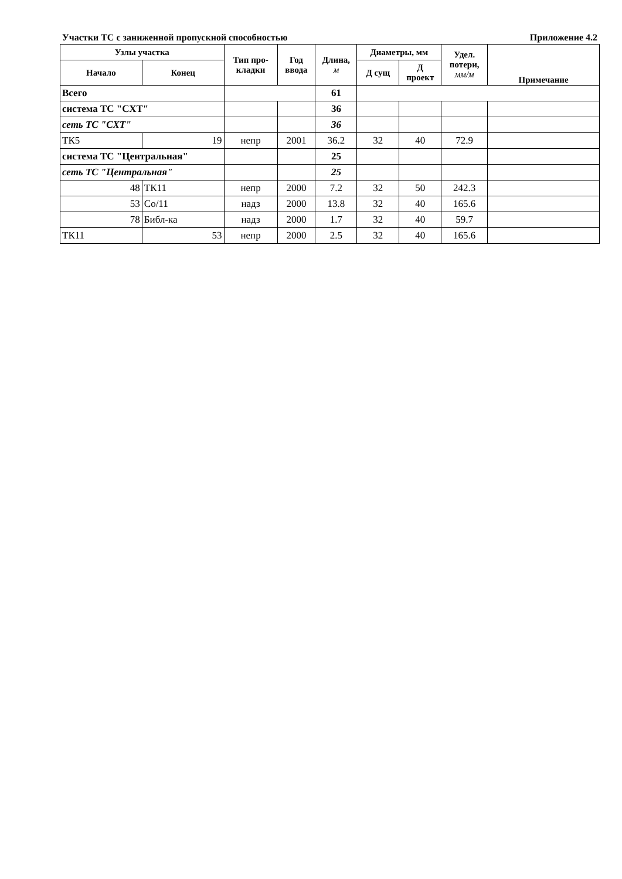Участки ТС с заниженной пропускной способностью Приложение 4.2
| Узлы участка | | Тип про- кладки | Год ввода | Длина, м | Диаметры, мм | | Удел. потери, мм/м | Примечание |
| --- | --- | --- | --- | --- | --- | --- | --- | --- |
| Начало | Конец | | | | Д сущ | Д проект | | |
| Всего | | | | 61 | | | | |
| система ТС "СХТ" | | | | 36 | | | | |
| сеть ТС "СХТ" | | | | 36 | | | | |
| ТК5 | 19 | непр | 2001 | 36.2 | 32 | 40 | 72.9 | |
| система ТС "Центральная" | | | | 25 | | | | |
| сеть ТС "Центральная" | | | | 25 | | | | |
| 48 | ТК11 | непр | 2000 | 7.2 | 32 | 50 | 242.3 | |
| 53 | Со/11 | надз | 2000 | 13.8 | 32 | 40 | 165.6 | |
| 78 | Библ-ка | надз | 2000 | 1.7 | 32 | 40 | 59.7 | |
| ТК11 | 53 | непр | 2000 | 2.5 | 32 | 40 | 165.6 | |